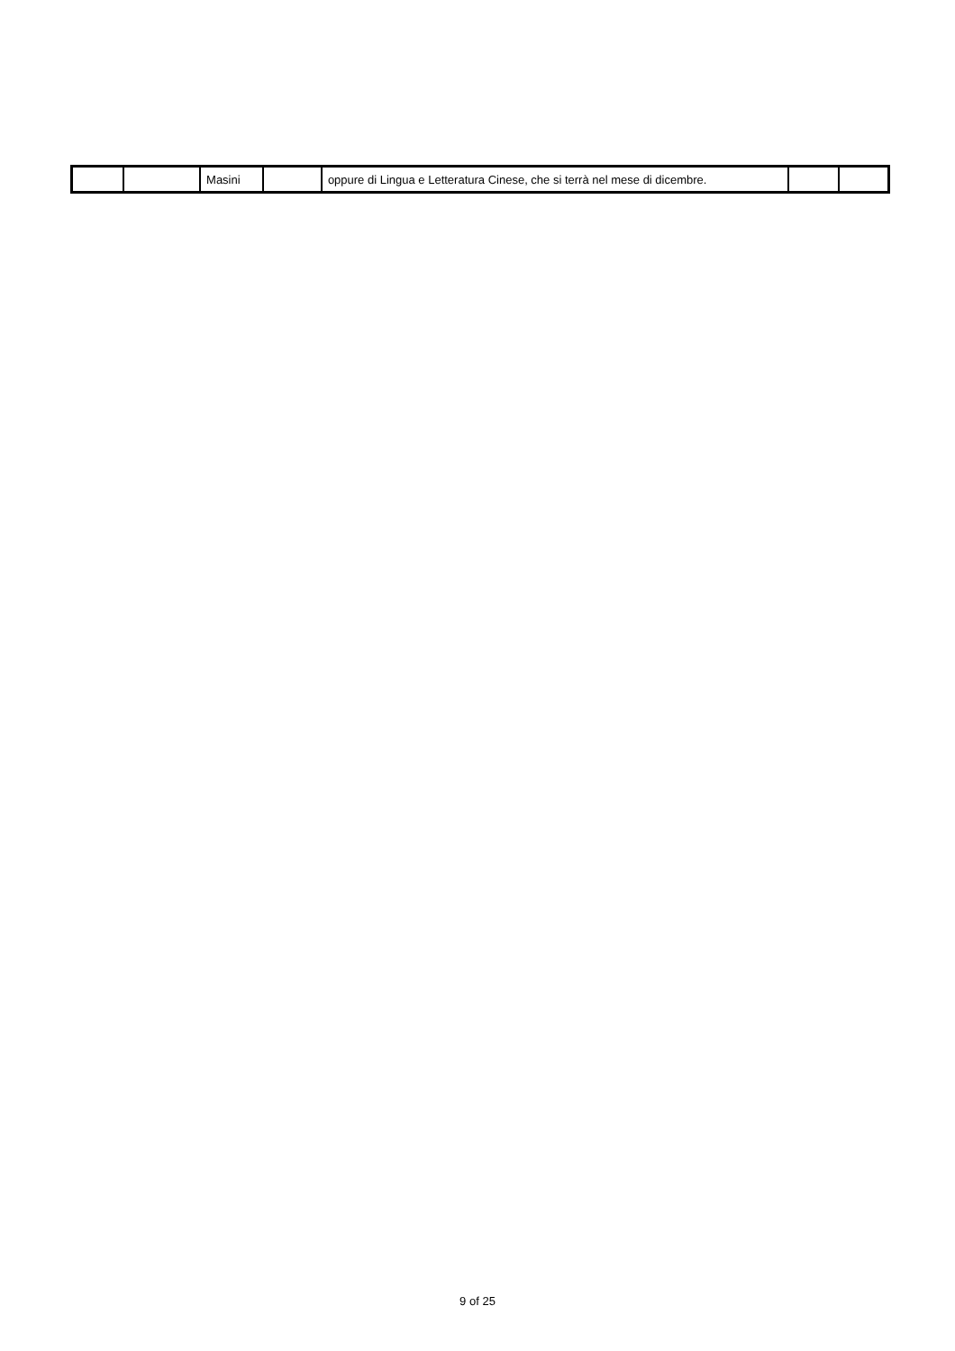| | | Masini | | oppure di Lingua e Letteratura Cinese, che si terrà nel mese di dicembre. | | |
9 of 25